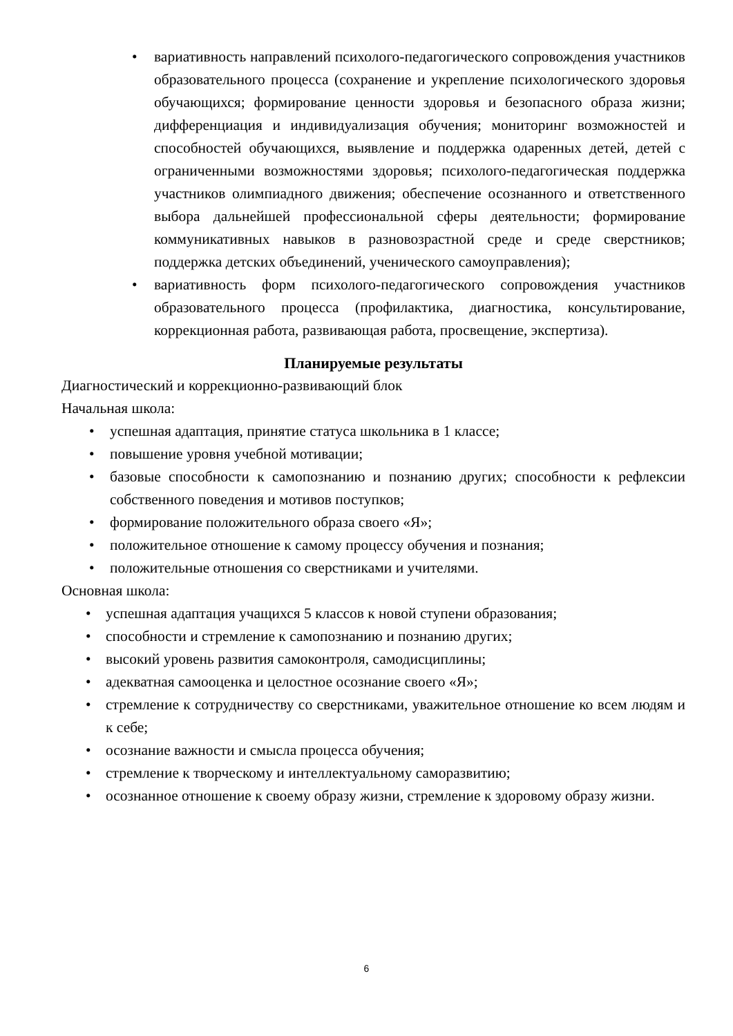• вариативность направлений психолого-педагогического сопровождения участников образовательного процесса (сохранение и укрепление психологического здоровья обучающихся; формирование ценности здоровья и безопасного образа жизни; дифференциация и индивидуализация обучения; мониторинг возможностей и способностей обучающихся, выявление и поддержка одаренных детей, детей с ограниченными возможностями здоровья; психолого-педагогическая поддержка участников олимпиадного движения; обеспечение осознанного и ответственного выбора дальнейшей профессиональной сферы деятельности; формирование коммуникативных навыков в разновозрастной среде и среде сверстников; поддержка детских объединений, ученического самоуправления);
• вариативность форм психолого-педагогического сопровождения участников образовательного процесса (профилактика, диагностика, консультирование, коррекционная работа, развивающая работа, просвещение, экспертиза).
Планируемые результаты
Диагностический и коррекционно-развивающий блок
Начальная школа:
• успешная адаптация, принятие статуса школьника в 1 классе;
• повышение уровня учебной мотивации;
• базовые способности к самопознанию и познанию других; способности к рефлексии собственного поведения и мотивов поступков;
• формирование положительного образа своего «Я»;
• положительное отношение к самому процессу обучения и познания;
• положительные отношения со сверстниками и учителями.
Основная школа:
• успешная адаптация учащихся 5 классов к новой ступени образования;
• способности и стремление к самопознанию и познанию других;
• высокий уровень развития самоконтроля, самодисциплины;
• адекватная самооценка и целостное осознание своего «Я»;
• стремление к сотрудничеству со сверстниками, уважительное отношение ко всем людям и к себе;
• осознание важности и смысла процесса обучения;
• стремление к творческому и интеллектуальному саморазвитию;
• осознанное отношение к своему образу жизни, стремление к здоровому образу жизни.
6